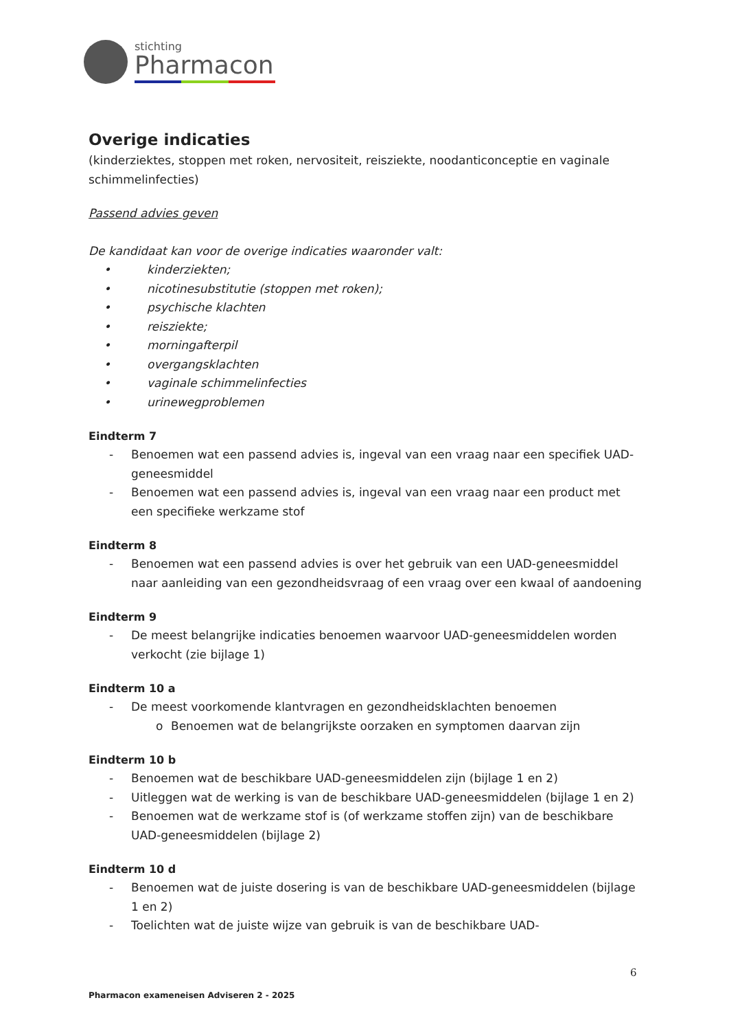stichting
Pharmacon
Overige indicaties
(kinderziektes, stoppen met roken, nervositeit, reisziekte, noodanticonceptie en vaginale schimmelinfecties)
Passend advies geven
De kandidaat kan voor de overige indicaties waaronder valt:
• kinderziekten;
• nicotinesubstitutie (stoppen met roken);
• psychische klachten
• reisziekte;
• morningafterpil
• overgangsklachten
• vaginale schimmelinfecties
• urinewegproblemen
Eindterm 7
- Benoemen wat een passend advies is, ingeval van een vraag naar een specifiek UAD-geneesmiddel
- Benoemen wat een passend advies is, ingeval van een vraag naar een product met een specifieke werkzame stof
Eindterm 8
- Benoemen wat een passend advies is over het gebruik van een UAD-geneesmiddel naar aanleiding van een gezondheidsvraag of een vraag over een kwaal of aandoening
Eindterm 9
- De meest belangrijke indicaties benoemen waarvoor UAD-geneesmiddelen worden verkocht (zie bijlage 1)
Eindterm 10 a
- De meest voorkomende klantvragen en gezondheidsklachten benoemen
o Benoemen wat de belangrijkste oorzaken en symptomen daarvan zijn
Eindterm 10 b
- Benoemen wat de beschikbare UAD-geneesmiddelen zijn (bijlage 1 en 2)
- Uitleggen wat de werking is van de beschikbare UAD-geneesmiddelen (bijlage 1 en 2)
- Benoemen wat de werkzame stof is (of werkzame stoffen zijn) van de beschikbare UAD-geneesmiddelen (bijlage 2)
Eindterm 10 d
- Benoemen wat de juiste dosering is van de beschikbare UAD-geneesmiddelen (bijlage 1 en 2)
- Toelichten wat de juiste wijze van gebruik is van de beschikbare UAD-
6
Pharmacon exameneisen Adviseren 2 - 2025